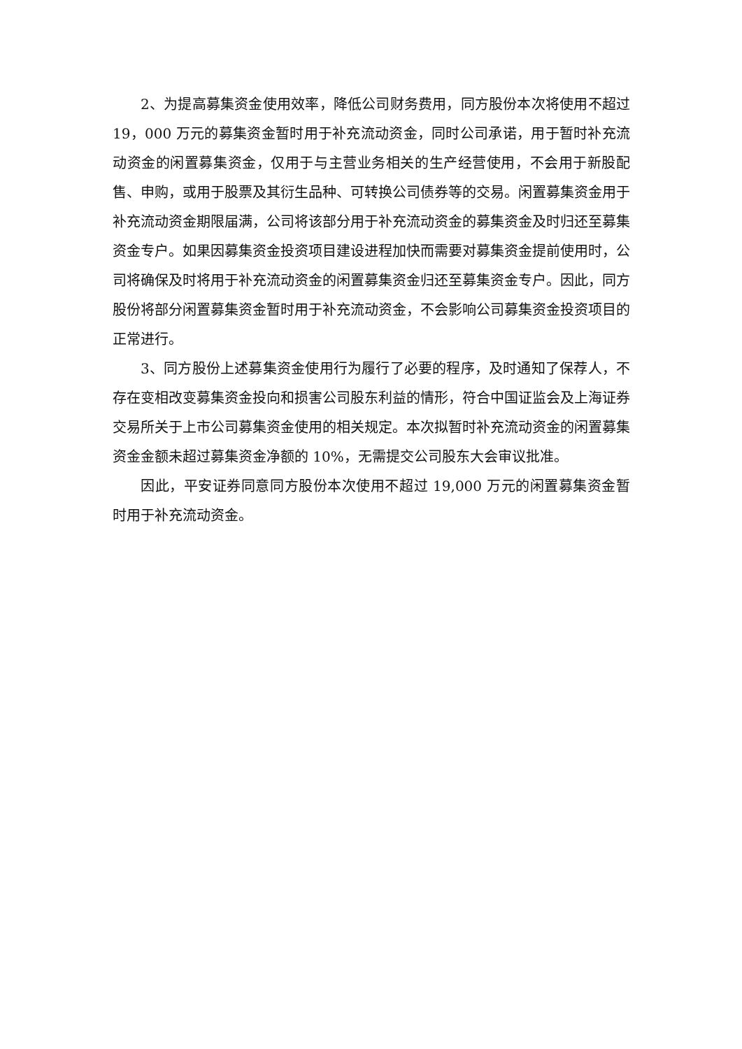2、为提高募集资金使用效率，降低公司财务费用，同方股份本次将使用不超过 19，000 万元的募集资金暂时用于补充流动资金，同时公司承诺，用于暂时补充流动资金的闲置募集资金，仅用于与主营业务相关的生产经营使用，不会用于新股配售、申购，或用于股票及其衍生品种、可转换公司债券等的交易。闲置募集资金用于补充流动资金期限届满，公司将该部分用于补充流动资金的募集资金及时归还至募集资金专户。如果因募集资金投资项目建设进程加快而需要对募集资金提前使用时，公司将确保及时将用于补充流动资金的闲置募集资金归还至募集资金专户。因此，同方股份将部分闲置募集资金暂时用于补充流动资金，不会影响公司募集资金投资项目的正常进行。
3、同方股份上述募集资金使用行为履行了必要的程序，及时通知了保荐人，不存在变相改变募集资金投向和损害公司股东利益的情形，符合中国证监会及上海证券交易所关于上市公司募集资金使用的相关规定。本次拟暂时补充流动资金的闲置募集资金金额未超过募集资金净额的 10%，无需提交公司股东大会审议批准。
因此，平安证券同意同方股份本次使用不超过 19,000 万元的闲置募集资金暂时用于补充流动资金。